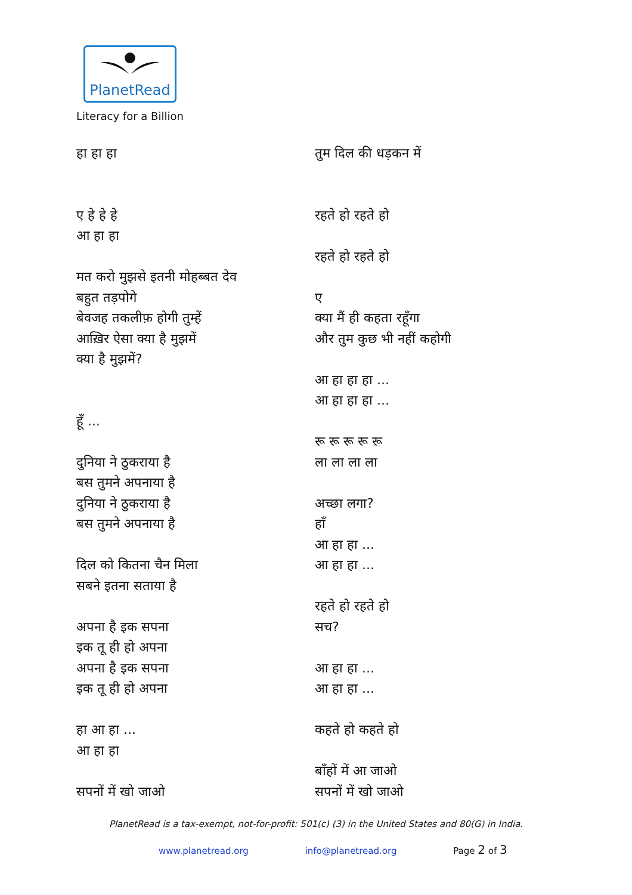PlanetRead
Literacy for a Billion
हा हा हा
ए हे हे हे
आ हा हा
मत करो मुझसे इतनी मोहब्बत देव
बहुत तड़पोगे
बेवजह तकलीफ़ होगी तुम्हें
आख़िर ऐसा क्या है मुझमें
क्या है मुझमें?
हूँ ...
दुनिया ने ठुकराया है
बस तुमने अपनाया है
दुनिया ने ठुकराया है
बस तुमने अपनाया है
दिल को कितना चैन मिला
सबने इतना सताया है
अपना है इक सपना
इक तू ही हो अपना
अपना है इक सपना
इक तू ही हो अपना
हा आ हा ...
आ हा हा
सपनों में खो जाओ
तुम दिल की धड़कन में
रहते हो रहते हो
रहते हो रहते हो
ए
क्या मैं ही कहता रहूँगा
और तुम कुछ भी नहीं कहोगी
आ हा हा हा ...
आ हा हा हा ...
रू रू रू रू रू
ला ला ला ला
अच्छा लगा?
हाँ
आ हा हा ...
आ हा हा ...
रहते हो रहते हो
सच?
आ हा हा ...
आ हा हा ...
कहते हो कहते हो
बाँहों में आ जाओ
सपनों में खो जाओ
PlanetRead is a tax-exempt, not-for-profit: 501(c) (3) in the United States and 80(G) in India.
www.planetread.org info@planetread.org Page 2 of 3